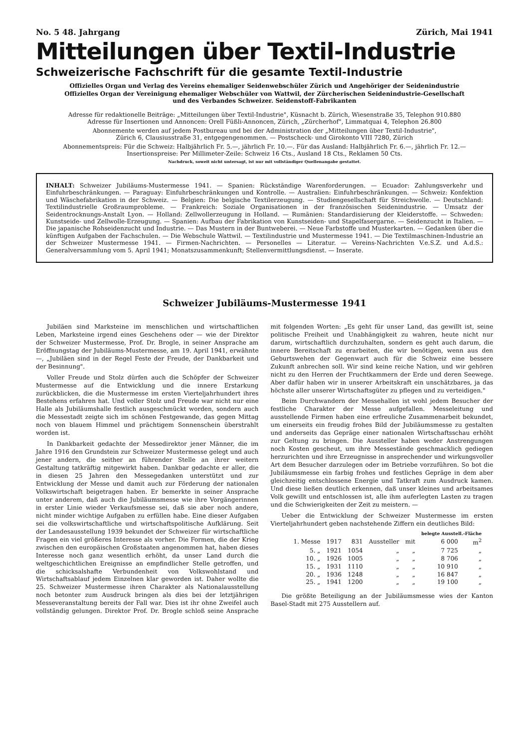No. 5 48. Jahrgang Zürich, Mai 1941
Mitteilungen über Textil-Industrie
Schweizerische Fachschrift für die gesamte Textil-Industrie
Offizielles Organ und Verlag des Vereins ehemaliger Seidenwebschüler Zürich und Angehöriger der Seidenindustrie
Offizielles Organ der Vereinigung ehemaliger Webschüler von Wattwil, der Zürcherischen Seidenindustrie-Gesellschaft
und des Verbandes Schweizer. Seidenstoff-Fabrikanten
Adresse für redaktionelle Beiträge: „Mitteilungen über Textil-Industrie", Küsnacht b. Zürich, Wiesenstraße 35, Telephon 910.880
Adresse für Insertionen und Annoncen: Orell Füßli-Annoncen, Zürich, „Zürcherhof", Limmatquai 4, Telephon 26.800
Abonnemente werden auf jedem Postbureau und bei der Administration der „Mitteilungen über Textil-Industrie",
Zürich 6, Clausiusstraße 31, entgegengenommen. — Postscheck- und Girokonto VIII 7280, Zürich
Abonnementspreis: Für die Schweiz: Halbjährlich Fr. 5.—, jährlich Fr. 10.—. Für das Ausland: Halbjährlich Fr. 6.—, jährlich Fr. 12.—
Insertionspreise: Per Millimeter-Zeile: Schweiz 16 Cts., Ausland 18 Cts., Reklamen 50 Cts.
Nachdruck, soweit nicht untersagt, ist nur mit vollständiger Quellenangabe gestattet.
INHALT: Schweizer Jubiläums-Mustermesse 1941. — Spanien: Rückständige Warenforderungen. — Ecuador: Zahlungsverkehr und Einfuhrbeschränkungen. — Paraguay: Einfuhrbeschränkungen und Kontrolle. — Australien: Einfuhrbeschränkungen. — Schweiz: Konfektion und Wäschefabrikation in der Schweiz. — Belgien: Die belgische Textilerzeugung. — Studiengesellschaft für Streichwolle. — Deutschland: Textilindustrielle Großraumprobleme. — Frankreich: Soziale Organisationen in der französischen Seidenindustrie. — Umsatz der Seidentrocknungs-Anstalt Lyon. — Holland: Zellwollerzeugung in Holland. — Rumänien: Standardisierung der Kleiderstoffe. — Schweden: Kunstseide- und Zellwolle-Erzeugung. — Spanien: Aufbau der Fabrikation von Kunstseiden- und Stapelfasergarne. — Seidenzucht in Italien. — Die japanische Rohseidenzucht und Industrie. — Das Mustern in der Buntweberei. — Neue Farbstoffe und Musterkarten. — Gedanken über die künftigen Aufgaben der Fachschulen. — Die Webschule Wattwil. — Textilindustrie und Mustermesse 1941. — Die Textilmaschinen-Industrie an der Schweizer Mustermesse 1941. — Firmen-Nachrichten. — Personelles — Literatur. — Vereins-Nachrichten V.e.S.Z. und A.d.S.: Generalversammlung vom 5. April 1941; Monatszusammenkunft; Stellenvermittlungsdienst. — Inserate.
Schweizer Jubiläums-Mustermesse 1941
Jubiläen sind Marksteine im menschlichen und wirtschaftlichen Leben, Marksteine irgend eines Geschehens oder — wie der Direktor der Schweizer Mustermesse, Prof. Dr. Brogle, in seiner Ansprache am Eröffnungstag der Jubiläums-Mustermesse, am 19. April 1941, erwähnte —, „Jubiläen sind in der Regel Feste der Freude, der Dankbarkeit und der Besinnung".
Voller Freude und Stolz dürfen auch die Schöpfer der Schweizer Mustermesse auf die Entwicklung und die innere Erstarkung zurückblicken, die die Mustermesse im ersten Vierteljahrhundert ihres Bestehens erfahren hat. Und voller Stolz und Freude war nicht nur eine Halle als Jubiläumshalle festlich ausgeschmückt worden, sondern auch die Messestadt zeigte sich im schönen Festgewande, das gegen Mittag noch von blauem Himmel und prächtigem Sonnenschein überstrahlt worden ist.
In Dankbarkeit gedachte der Messedirektor jener Männer, die im Jahre 1916 den Grundstein zur Schweizer Mustermesse gelegt und auch jener andern, die seither an führender Stelle an ihrer weitern Gestaltung tatkräftig mitgewirkt haben. Dankbar gedachte er aller, die in diesen 25 Jahren den Messegedanken unterstützt und zur Entwicklung der Messe und damit auch zur Förderung der nationalen Volkswirtschaft beigetragen haben. Er bemerkte in seiner Ansprache unter anderem, daß auch die Jubiläumsmesse wie ihre Vorgängerinnen in erster Linie wieder Verkaufsmesse sei, daß sie aber noch andere, nicht minder wichtige Aufgaben zu erfüllen habe. Eine dieser Aufgaben sei die volkswirtschaftliche und wirtschaftspolitische Aufklärung. Seit der Landesausstellung 1939 bekundet der Schweizer für wirtschaftliche Fragen ein viel größeres Interesse als vorher. Die Formen, die der Krieg zwischen den europäischen Großstaaten angenommen hat, haben dieses Interesse noch ganz wesentlich erhöht, da unser Land durch die weltgeschichtlichen Ereignisse an empfindlicher Stelle getroffen, und die schicksalshafte Verbundenheit von Volkswohlstand und Wirtschaftsablauf jedem Einzelnen klar geworden ist. Daher wollte die 25. Schweizer Mustermesse ihren Charakter als Nationalausstellung noch betonter zum Ausdruck bringen als dies bei der letztjährigen Messeveranstaltung bereits der Fall war. Dies ist ihr ohne Zweifel auch vollständig gelungen. Direktor Prof. Dr. Brogle schloß seine Ansprache mit folgenden Worten: „Es geht für unser Land, das gewillt ist, seine politische Freiheit und Unabhängigkeit zu wahren, heute nicht nur darum, wirtschaftlich durchzuhalten, sondern es geht auch darum, die innere Bereitschaft zu erarbeiten, die wir benötigen, wenn aus den Geburtswehen der Gegenwart auch für die Schweiz eine bessere Zukunft anbrechen soll. Wir sind keine reiche Nation, und wir gehören nicht zu den Herren der Fruchtkammern der Erde und deren Seewege. Aber dafür haben wir in unserer Arbeitskraft ein unschätzbares, ja das höchste aller unserer Wirtschaftsgüter zu pflegen und zu verteidigen."
Beim Durchwandern der Messehallen ist wohl jedem Besucher der festliche Charakter der Messe aufgefallen. Messeleitung und ausstellende Firmen haben eine erfreuliche Zusammenarbeit bekundet, um einerseits ein freudig frohes Bild der Jubiläumsmesse zu gestalten und anderseits das Gepräge einer nationalen Wirtschaftsschau erhöht zur Geltung zu bringen. Die Aussteller haben weder Anstrengungen noch Kosten gescheut, um ihre Messestände geschmacklich gediegen herzurichten und ihre Erzeugnisse in ansprechender und wirkungsvoller Art dem Besucher darzulegen oder im Betriebe vorzuführen. So bot die Jubiläumsmesse ein farbig frohes und festliches Gepräge in dem aber gleichzeitig entschlossene Energie und Tatkraft zum Ausdruck kamen. Und diese ließen deutlich erkennen, daß unser kleines und arbeitsames Volk gewillt und entschlossen ist, alle ihm auferlegten Lasten zu tragen und die Schwierigkeiten der Zeit zu meistern. —
Ueber die Entwicklung der Schweizer Mustermesse im ersten Vierteljahrhundert geben nachstehende Ziffern ein deutliches Bild:
| | | | | | belegte Ausstell.-Fläche | |
| --- | --- | --- | --- | --- | --- | --- |
| 1. Messe | 1917 | 831 | Aussteller | mit | 6 000 | m<sup>2</sup> |
| 5. „ | 1921 | 1054 | „ | „ | 7 725 | „ |
| 10. „ | 1926 | 1005 | „ | „ | 8 706 | „ |
| 15. „ | 1931 | 1110 | „ | „ | 10 910 | „ |
| 20. „ | 1936 | 1248 | „ | „ | 16 847 | „ |
| 25. „ | 1941 | 1200 | „ | „ | 19 100 | „ |
Die größte Beteiligung an der Jubiläumsmesse wies der Kanton Basel-Stadt mit 275 Ausstellern auf.